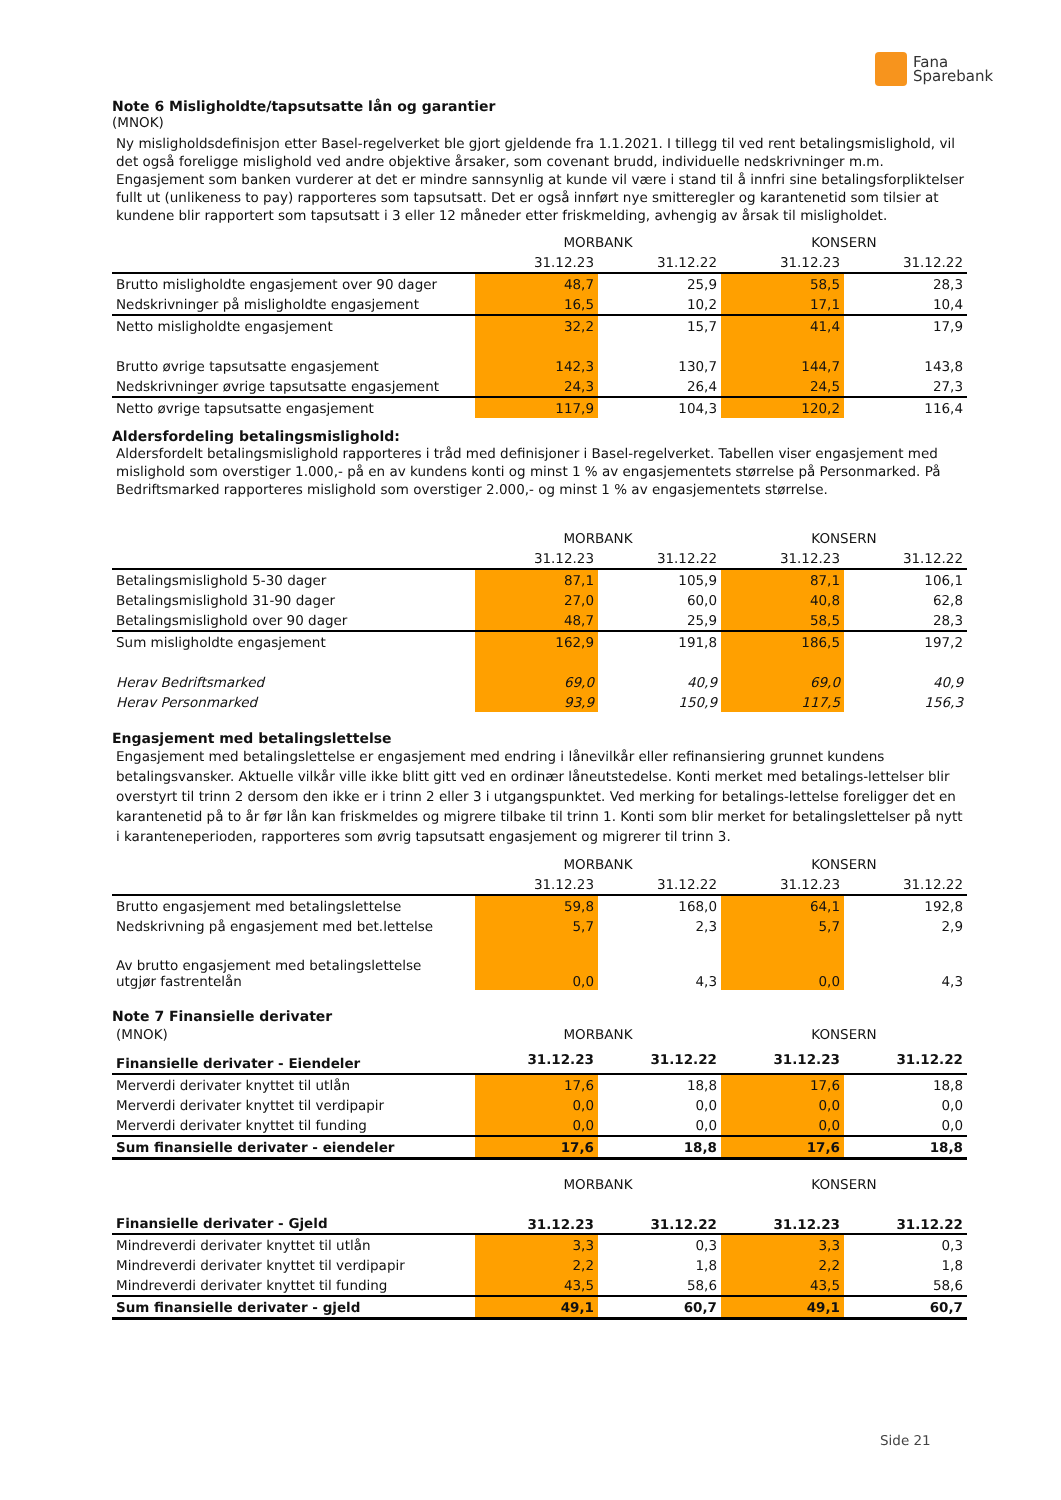Fana
Sparebank
Note 6 Misligholdte/tapsutsatte lån og garantier
(MNOK)
Ny misligholdsdefinisjon etter Basel-regelverket ble gjort gjeldende fra 1.1.2021. I tillegg til ved rent betalingsmislighold, vil det også foreligge mislighold ved andre objektive årsaker, som covenant brudd, individuelle nedskrivninger m.m. Engasjement som banken vurderer at det er mindre sannsynlig at kunde vil være i stand til å innfri sine betalingsforpliktelser fullt ut (unlikeness to pay) rapporteres som tapsutsatt. Det er også innført nye smitteregler og karantenetid som tilsier at kundene blir rapportert som tapsutsatt i 3 eller 12 måneder etter friskmelding, avhengig av årsak til misligholdet.
| | MORBANK | | KONSERN | |
| --- | --- | --- | --- | --- |
| | 31.12.23 | 31.12.22 | 31.12.23 | 31.12.22 |
| Brutto misligholdte engasjement over 90 dager | 48,7 | 25,9 | 58,5 | 28,3 |
| Nedskrivninger på misligholdte engasjement | 16,5 | 10,2 | 17,1 | 10,4 |
| Netto misligholdte engasjement | 32,2 | 15,7 | 41,4 | 17,9 |
| Brutto øvrige tapsutsatte engasjement | 142,3 | 130,7 | 144,7 | 143,8 |
| Nedskrivninger øvrige tapsutsatte engasjement | 24,3 | 26,4 | 24,5 | 27,3 |
| Netto øvrige tapsutsatte engasjement | 117,9 | 104,3 | 120,2 | 116,4 |
Aldersfordeling betalingsmislighold:
Aldersfordelt betalingsmislighold rapporteres i tråd med definisjoner i Basel-regelverket. Tabellen viser engasjement med mislighold som overstiger 1.000,- på en av kundens konti og minst 1 % av engasjementets størrelse på Personmarked. På Bedriftsmarked rapporteres mislighold som overstiger 2.000,- og minst 1 % av engasjementets størrelse.
| | MORBANK | | KONSERN | |
| --- | --- | --- | --- | --- |
| | 31.12.23 | 31.12.22 | 31.12.23 | 31.12.22 |
| Betalingsmislighold 5-30 dager | 87,1 | 105,9 | 87,1 | 106,1 |
| Betalingsmislighold 31-90 dager | 27,0 | 60,0 | 40,8 | 62,8 |
| Betalingsmislighold over 90 dager | 48,7 | 25,9 | 58,5 | 28,3 |
| Sum misligholdte engasjement | 162,9 | 191,8 | 186,5 | 197,2 |
| Herav Bedriftsmarked | 69,0 | 40,9 | 69,0 | 40,9 |
| Herav Personmarked | 93,9 | 150,9 | 117,5 | 156,3 |
Engasjement med betalingslettelse
Engasjement med betalingslettelse er engasjement med endring i lånevilkår eller refinansiering grunnet kundens betalingsvansker. Aktuelle vilkår ville ikke blitt gitt ved en ordinær låneutstedelse. Konti merket med betalings-lettelser blir overstyrt til trinn 2 dersom den ikke er i trinn 2 eller 3 i utgangspunktet. Ved merking for betalings-lettelse foreligger det en karantenetid på to år før lån kan friskmeldes og migrere tilbake til trinn 1. Konti som blir merket for betalingslettelser på nytt i karanteneperioden, rapporteres som øvrig tapsutsatt engasjement og migrerer til trinn 3.
| | MORBANK | | KONSERN | |
| --- | --- | --- | --- | --- |
| | 31.12.23 | 31.12.22 | 31.12.23 | 31.12.22 |
| Brutto engasjement med betalingslettelse | 59,8 | 168,0 | 64,1 | 192,8 |
| Nedskrivning på engasjement med bet.lettelse | 5,7 | 2,3 | 5,7 | 2,9 |
| Av brutto engasjement med betalingslettelse utgjør fastrentelån | 0,0 | 4,3 | 0,0 | 4,3 |
Note 7 Finansielle derivater
| (MNOK) | MORBANK | | KONSERN | |
| Finansielle derivater - Eiendeler | 31.12.23 | 31.12.22 | 31.12.23 | 31.12.22 |
| Merverdi derivater knyttet til utlån | 17,6 | 18,8 | 17,6 | 18,8 |
| Merverdi derivater knyttet til verdipapir | 0,0 | 0,0 | 0,0 | 0,0 |
| Merverdi derivater knyttet til funding | 0,0 | 0,0 | 0,0 | 0,0 |
| Sum finansielle derivater - eiendeler | 17,6 | 18,8 | 17,6 | 18,8 |
| | MORBANK | | KONSERN | |
| --- | --- | --- | --- | --- |
| Finansielle derivater - Gjeld | 31.12.23 | 31.12.22 | 31.12.23 | 31.12.22 |
| Mindreverdi derivater knyttet til utlån | 3,3 | 0,3 | 3,3 | 0,3 |
| Mindreverdi derivater knyttet til verdipapir | 2,2 | 1,8 | 2,2 | 1,8 |
| Mindreverdi derivater knyttet til funding | 43,5 | 58,6 | 43,5 | 58,6 |
| Sum finansielle derivater - gjeld | 49,1 | 60,7 | 49,1 | 60,7 |
Side 21